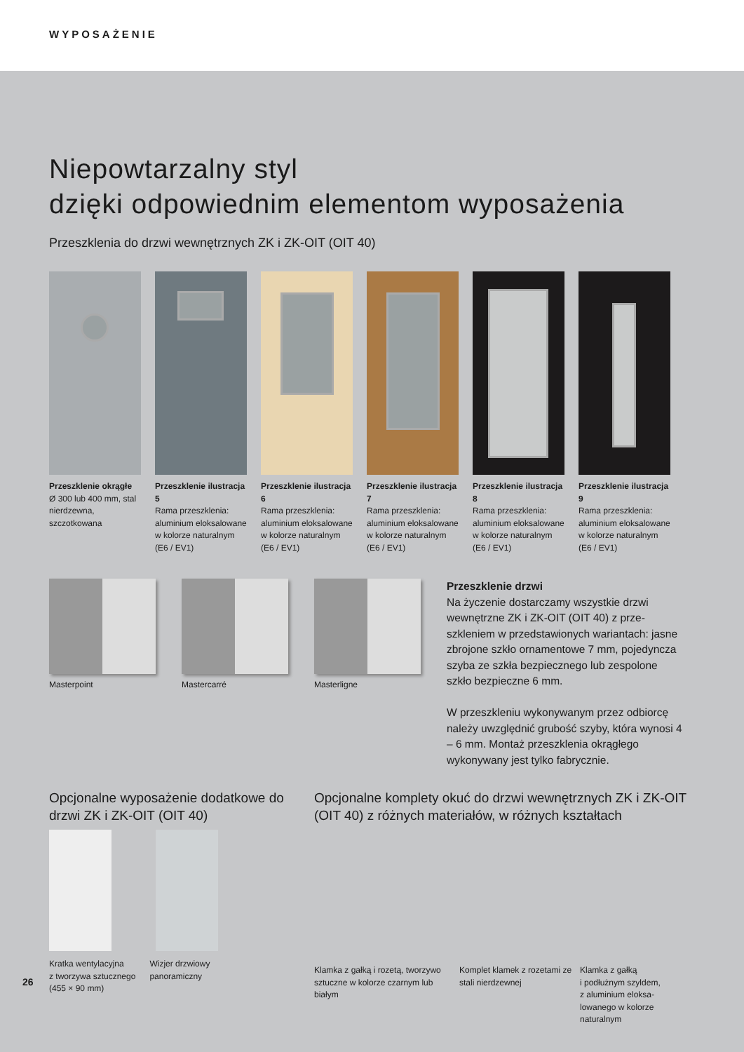WYPOSAŻENIE
Niepowtarzalny styl
dzięki odpowiednim elementom wyposażenia
Przeszklenia do drzwi wewnętrznych ZK i ZK-OIT (OIT 40)
Przeszklenie okrągłe
Ø 300 lub 400 mm, stal nierdzewna, szczotkowana
Przeszklenie ilustracja 5
Rama przeszklenia: aluminium eloksalowane w kolorze naturalnym (E6 / EV1)
Przeszklenie ilustracja 6
Rama przeszklenia: aluminium eloksalowane w kolorze naturalnym (E6 / EV1)
Przeszklenie ilustracja 7
Rama przeszklenia: aluminium eloksalowane w kolorze naturalnym (E6 / EV1)
Przeszklenie ilustracja 8
Rama przeszklenia: aluminium eloksalowane w kolorze naturalnym (E6 / EV1)
Przeszklenie ilustracja 9
Rama przeszklenia: aluminium eloksalowane w kolorze naturalnym (E6 / EV1)
Masterpoint Mastercarré Masterligne
Przeszklenie drzwi
Na życzenie dostarczamy wszystkie drzwi wewnętrzne ZK i ZK-OIT (OIT 40) z prze-szkleniem w przedstawionych wariantach: jasne zbrojone szkło ornamentowe 7 mm, pojedyncza szyba ze szkła bezpiecznego lub zespolone szkło bezpieczne 6 mm.
W przeszkleniu wykonywanym przez odbiorcę należy uwzględnić grubość szyby, która wynosi 4 – 6 mm. Montaż przeszklenia okrągłego wykonywany jest tylko fabrycznie.
Opcjonalne wyposażenie dodatkowe do drzwi ZK i ZK-OIT (OIT 40)
Kratka wentylacyjna
z tworzywa sztucznego
(455 × 90 mm)
Wizjer drzwiowy
panoramiczny
Opcjonalne komplety okuć do drzwi wewnętrznych ZK i ZK-OIT (OIT 40) z różnych materiałów, w różnych kształtach
Klamka z gałką i rozetą, tworzywo sztuczne w kolorze czarnym lub białym
Komplet klamek z rozetami ze stali nierdzewnej
Klamka z gałką
i podłużnym szyldem,
z aluminium eloksa-
lowanego w kolorze
naturalnym
26